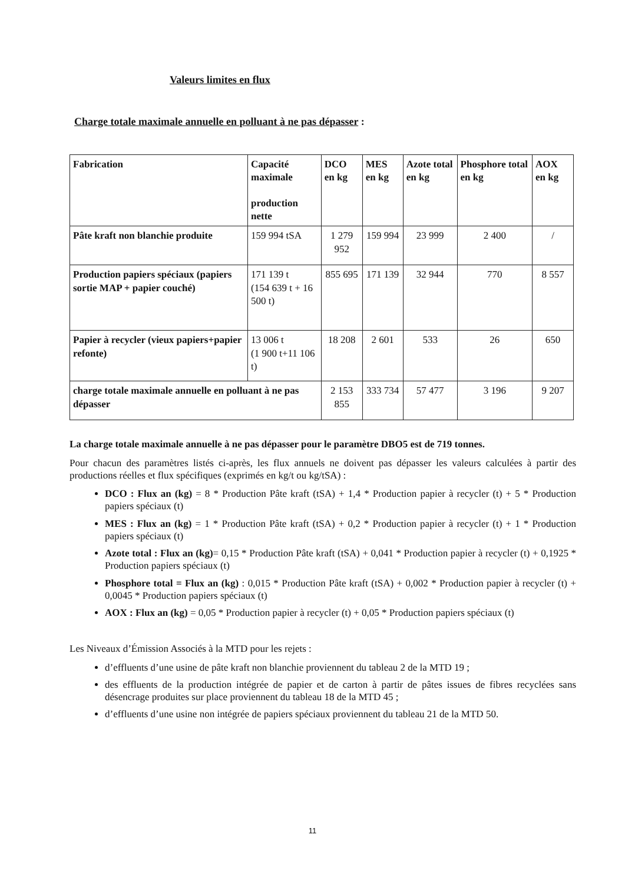Valeurs limites en flux
Charge totale maximale annuelle en polluant à ne pas dépasser :
| Fabrication | Capacité maximale production nette | DCO en kg | MES en kg | Azote total en kg | Phosphore total en kg | AOX en kg |
| Pâte kraft non blanchie produite | 159 994 tSA | 1 279 952 | 159 994 | 23 999 | 2 400 | / |
| Production papiers spéciaux (papiers sortie MAP + papier couché) | 171 139 t (154 639 t + 16 500 t) | 855 695 | 171 139 | 32 944 | 770 | 8 557 |
| Papier à recycler (vieux papiers+papier refonte) | 13 006 t (1 900 t+11 106 t) | 18 208 | 2 601 | 533 | 26 | 650 |
| charge totale maximale annuelle en polluant à ne pas dépasser | | 2 153 855 | 333 734 | 57 477 | 3 196 | 9 207 |
La charge totale maximale annuelle à ne pas dépasser pour le paramètre DBO5 est de 719 tonnes.
Pour chacun des paramètres listés ci-après, les flux annuels ne doivent pas dépasser les valeurs calculées à partir des productions réelles et flux spécifiques (exprimés en kg/t ou kg/tSA) :
DCO : Flux an (kg) = 8 * Production Pâte kraft (tSA) + 1,4 * Production papier à recycler (t) + 5 * Production papiers spéciaux (t)
MES : Flux an (kg) = 1 * Production Pâte kraft (tSA) + 0,2 * Production papier à recycler (t) + 1 * Production papiers spéciaux (t)
Azote total : Flux an (kg)= 0,15 * Production Pâte kraft (tSA) + 0,041 * Production papier à recycler (t) + 0,1925 * Production papiers spéciaux (t)
Phosphore total = Flux an (kg) : 0,015 * Production Pâte kraft (tSA) + 0,002 * Production papier à recycler (t) + 0,0045 * Production papiers spéciaux (t)
AOX : Flux an (kg) = 0,05 * Production papier à recycler (t) + 0,05 * Production papiers spéciaux (t)
Les Niveaux d’Émission Associés à la MTD pour les rejets :
d’effluents d’une usine de pâte kraft non blanchie proviennent du tableau 2 de la MTD 19 ;
des effluents de la production intégrée de papier et de carton à partir de pâtes issues de fibres recyclées sans désencrage produites sur place proviennent du tableau 18 de la MTD 45 ;
d’effluents d’une usine non intégrée de papiers spéciaux proviennent du tableau 21 de la MTD 50.
11